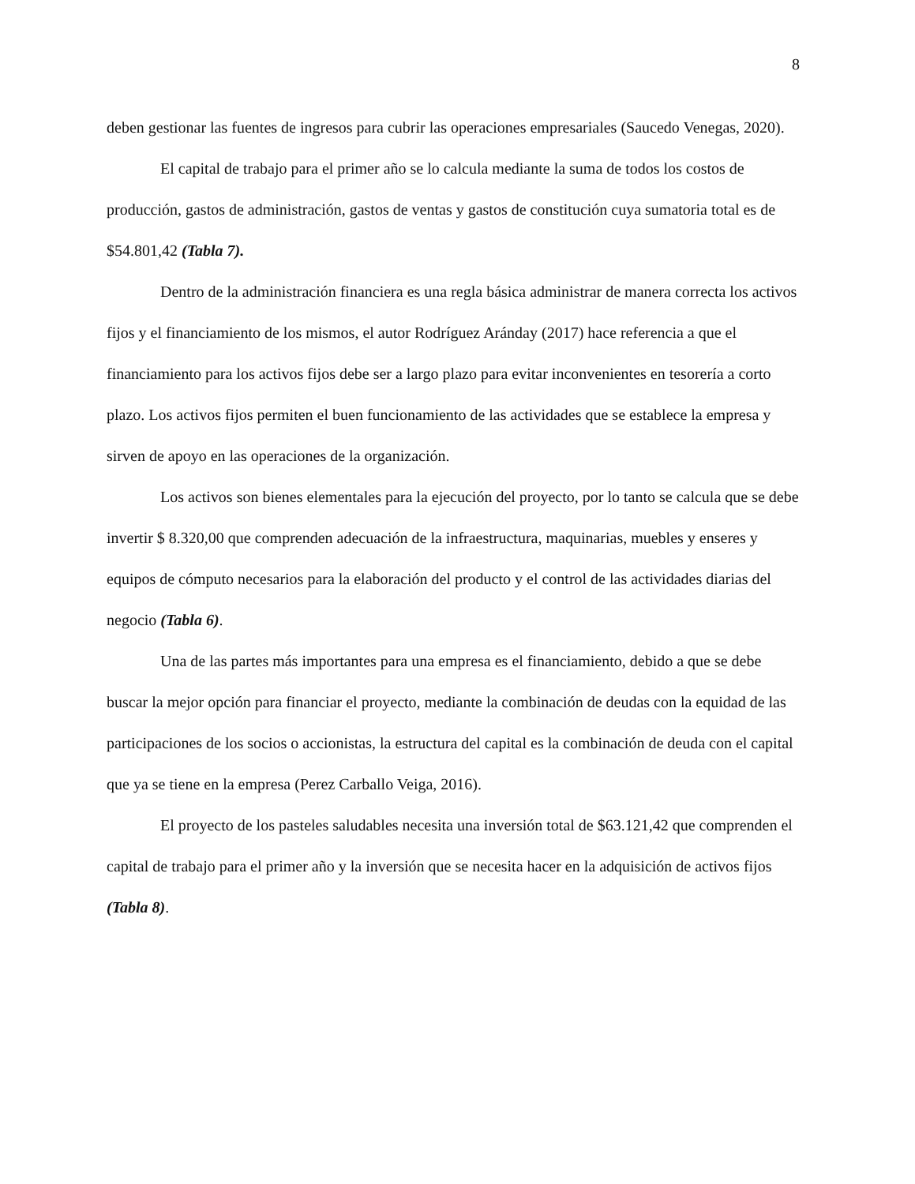8
deben gestionar las fuentes de ingresos para cubrir las operaciones empresariales (Saucedo Venegas, 2020).
El capital de trabajo para el primer año se lo calcula mediante la suma de todos los costos de producción, gastos de administración, gastos de ventas y gastos de constitución cuya sumatoria total es de $54.801,42 (Tabla 7).
Dentro de la administración financiera es una regla básica administrar de manera correcta los activos fijos y el financiamiento de los mismos, el autor Rodríguez Aránday (2017) hace referencia a que el financiamiento para los activos fijos debe ser a largo plazo para evitar inconvenientes en tesorería a corto plazo. Los activos fijos permiten el buen funcionamiento de las actividades que se establece la empresa y sirven de apoyo en las operaciones de la organización.
Los activos son bienes elementales para la ejecución del proyecto, por lo tanto se calcula que se debe invertir $ 8.320,00 que comprenden adecuación de la infraestructura, maquinarias, muebles y enseres y equipos de cómputo necesarios para la elaboración del producto y el control de las actividades diarias del negocio (Tabla 6).
Una de las partes más importantes para una empresa es el financiamiento, debido a que se debe buscar la mejor opción para financiar el proyecto, mediante la combinación de deudas con la equidad de las participaciones de los socios o accionistas, la estructura del capital es la combinación de deuda con el capital que ya se tiene en la empresa (Perez Carballo Veiga, 2016).
El proyecto de los pasteles saludables necesita una inversión total de $63.121,42 que comprenden el capital de trabajo para el primer año y la inversión que se necesita hacer en la adquisición de activos fijos (Tabla 8).